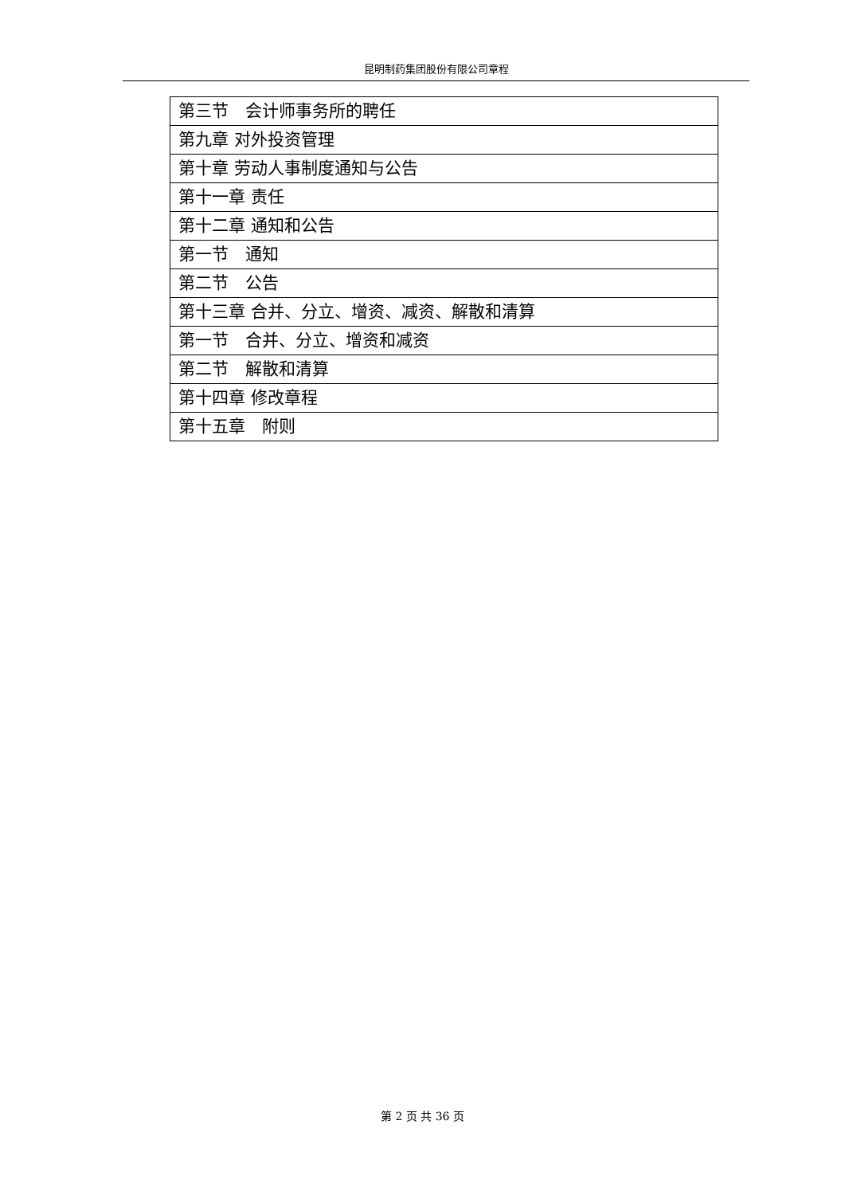昆明制药集团股份有限公司章程
| 第三节 会计师事务所的聘任 |
| 第九章 对外投资管理 |
| 第十章 劳动人事制度通知与公告 |
| 第十一章 责任 |
| 第十二章 通知和公告 |
| 第一节 通知 |
| 第二节 公告 |
| 第十三章 合并、分立、增资、减资、解散和清算 |
| 第一节 合并、分立、增资和减资 |
| 第二节 解散和清算 |
| 第十四章 修改章程 |
| 第十五章 附则 |
第 2 页 共 36 页